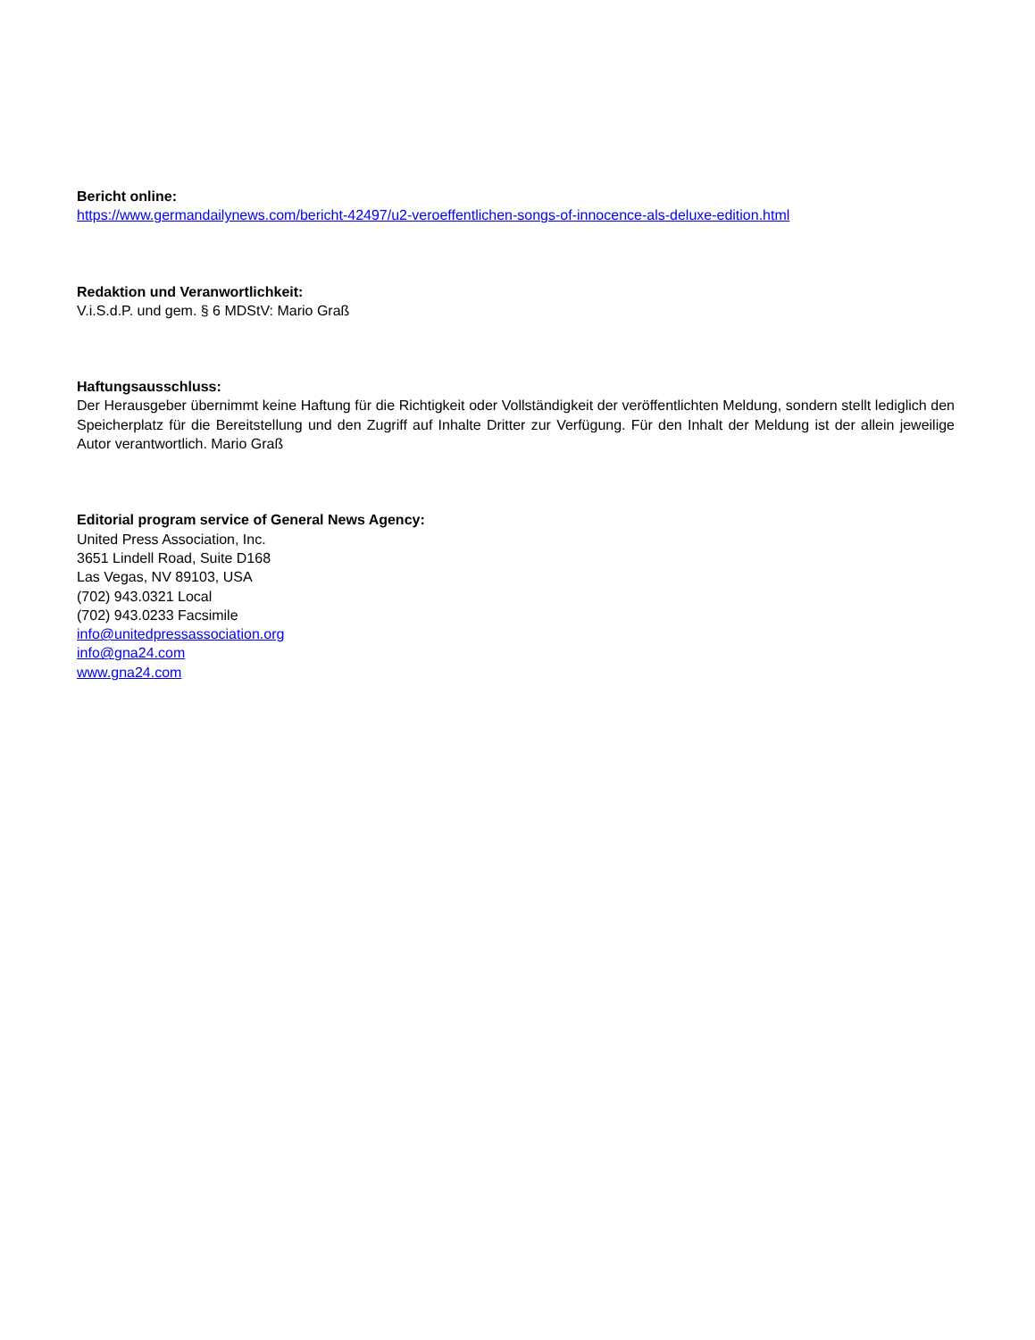Bericht online:
https://www.germandailynews.com/bericht-42497/u2-veroeffentlichen-songs-of-innocence-als-deluxe-edition.html
Redaktion und Veranwortlichkeit:
V.i.S.d.P. und gem. § 6 MDStV: Mario Graß
Haftungsausschluss:
Der Herausgeber übernimmt keine Haftung für die Richtigkeit oder Vollständigkeit der veröffentlichten Meldung, sondern stellt lediglich den Speicherplatz für die Bereitstellung und den Zugriff auf Inhalte Dritter zur Verfügung. Für den Inhalt der Meldung ist der allein jeweilige Autor verantwortlich. Mario Graß
Editorial program service of General News Agency:
United Press Association, Inc.
3651 Lindell Road, Suite D168
Las Vegas, NV 89103, USA
(702) 943.0321 Local
(702) 943.0233 Facsimile
info@unitedpressassociation.org
info@gna24.com
www.gna24.com